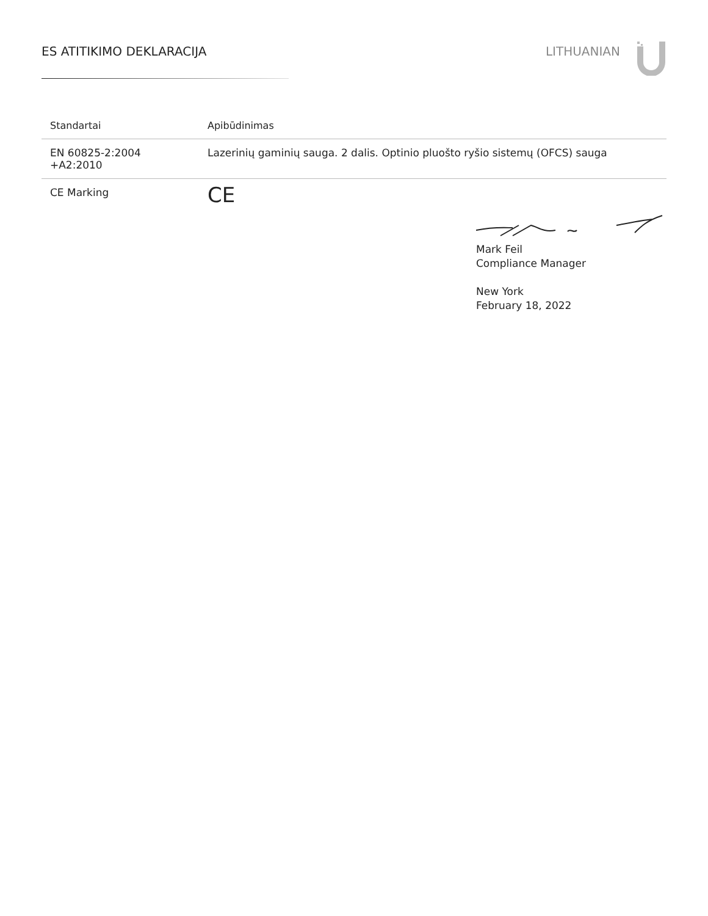ES ATITIKIMO DEKLARACIJA LITHUANIAN
| Standartai | Apibūdinimas |
| --- | --- |
| EN 60825-2:2004 +A2:2010 | Lazerinių gaminių sauga. 2 dalis. Optinio pluošto ryšio sistemų (OFCS) sauga |
| CE Marking | CE |
Mark Feil
Compliance Manager
New York
February 18, 2022